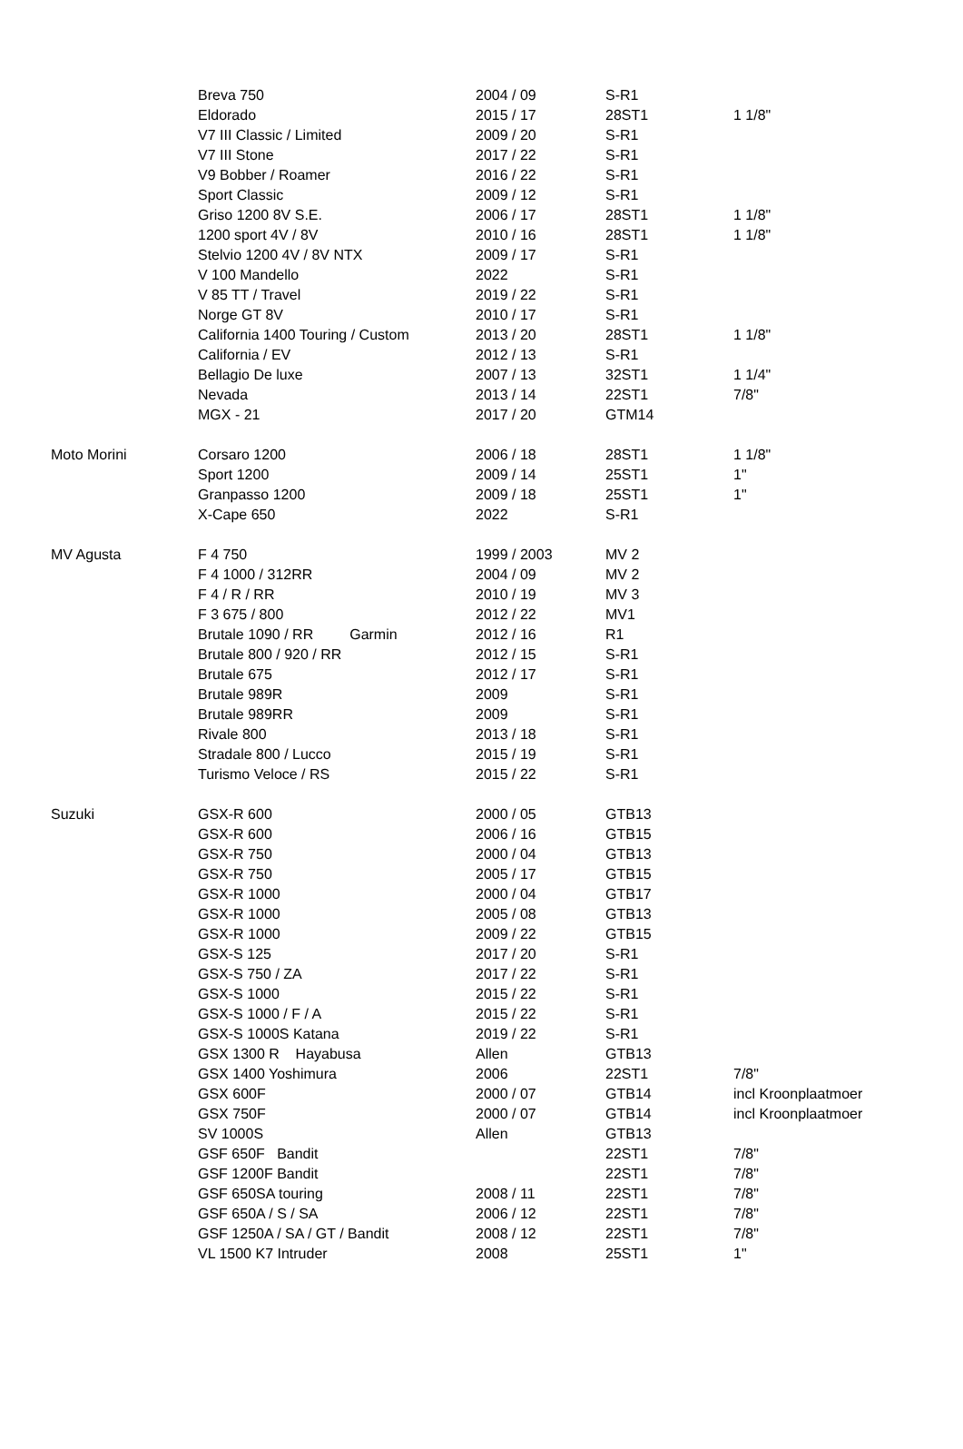| | Breva 750 | 2004 / 09 | S-R1 | |
| | Eldorado | 2015 / 17 | 28ST1 | 1 1/8" |
| | V7 III Classic / Limited | 2009 / 20 | S-R1 | |
| | V7 III Stone | 2017 / 22 | S-R1 | |
| | V9 Bobber / Roamer | 2016 / 22 | S-R1 | |
| | Sport Classic | 2009 / 12 | S-R1 | |
| | Griso 1200 8V S.E. | 2006 / 17 | 28ST1 | 1 1/8" |
| | 1200 sport 4V / 8V | 2010 / 16 | 28ST1 | 1 1/8" |
| | Stelvio 1200 4V / 8V NTX | 2009 / 17 | S-R1 | |
| | V 100 Mandello | 2022 | S-R1 | |
| | V 85 TT / Travel | 2019 / 22 | S-R1 | |
| | Norge GT 8V | 2010 / 17 | S-R1 | |
| | California 1400 Touring / Custom | 2013 / 20 | 28ST1 | 1 1/8" |
| | California / EV | 2012 / 13 | S-R1 | |
| | Bellagio De luxe | 2007 / 13 | 32ST1 | 1 1/4" |
| | Nevada | 2013 / 14 | 22ST1 | 7/8" |
| | MGX - 21 | 2017 / 20 | GTM14 | |
| Moto Morini | Corsaro 1200 | 2006 / 18 | 28ST1 | 1 1/8" |
| | Sport 1200 | 2009 / 14 | 25ST1 | 1" |
| | Granpasso 1200 | 2009 / 18 | 25ST1 | 1" |
| | X-Cape 650 | 2022 | S-R1 | |
| MV Agusta | F 4 750 | 1999 / 2003 | MV 2 | |
| | F 4 1000 / 312RR | 2004 / 09 | MV 2 | |
| | F 4 / R / RR | 2010 / 19 | MV 3 | |
| | F 3 675 / 800 | 2012 / 22 | MV1 | |
| | Brutale 1090 / RR Garmin | 2012 / 16 | R1 | |
| | Brutale 800 / 920 / RR | 2012 / 15 | S-R1 | |
| | Brutale 675 | 2012 / 17 | S-R1 | |
| | Brutale 989R | 2009 | S-R1 | |
| | Brutale 989RR | 2009 | S-R1 | |
| | Rivale 800 | 2013 / 18 | S-R1 | |
| | Stradale 800 / Lucco | 2015 / 19 | S-R1 | |
| | Turismo Veloce / RS | 2015 / 22 | S-R1 | |
| Suzuki | GSX-R 600 | 2000 / 05 | GTB13 | |
| | GSX-R 600 | 2006 / 16 | GTB15 | |
| | GSX-R 750 | 2000 / 04 | GTB13 | |
| | GSX-R 750 | 2005 / 17 | GTB15 | |
| | GSX-R 1000 | 2000 / 04 | GTB17 | |
| | GSX-R 1000 | 2005 / 08 | GTB13 | |
| | GSX-R 1000 | 2009 / 22 | GTB15 | |
| | GSX-S 125 | 2017 / 20 | S-R1 | |
| | GSX-S 750 / ZA | 2017 / 22 | S-R1 | |
| | GSX-S 1000 | 2015 / 22 | S-R1 | |
| | GSX-S 1000 / F / A | 2015 / 22 | S-R1 | |
| | GSX-S 1000S Katana | 2019 / 22 | S-R1 | |
| | GSX 1300 R Hayabusa | Allen | GTB13 | |
| | GSX 1400 Yoshimura | 2006 | 22ST1 | 7/8" |
| | GSX 600F | 2000 / 07 | GTB14 | incl Kroonplaatmoer |
| | GSX 750F | 2000 / 07 | GTB14 | incl Kroonplaatmoer |
| | SV 1000S | Allen | GTB13 | |
| | GSF 650F Bandit | | 22ST1 | 7/8" |
| | GSF 1200F Bandit | | 22ST1 | 7/8" |
| | GSF 650SA touring | 2008 / 11 | 22ST1 | 7/8" |
| | GSF 650A / S / SA | 2006 / 12 | 22ST1 | 7/8" |
| | GSF 1250A / SA / GT / Bandit | 2008 / 12 | 22ST1 | 7/8" |
| | VL 1500 K7 Intruder | 2008 | 25ST1 | 1" |